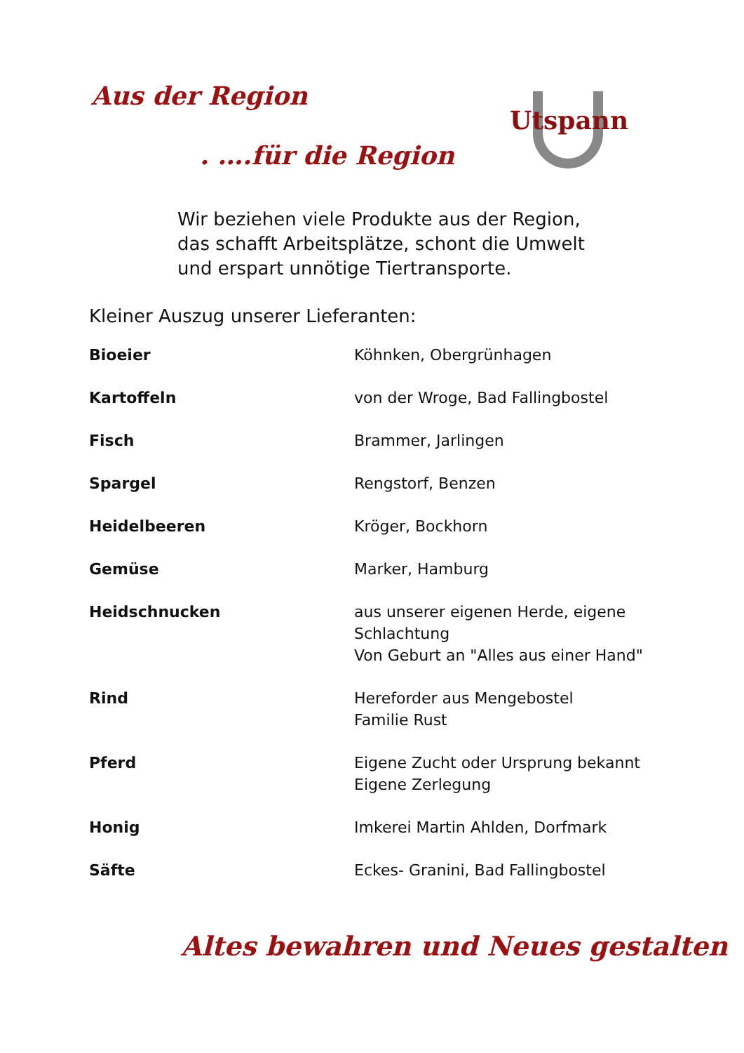Aus der Region
. ….für die Region
Utspann
Wir beziehen viele Produkte aus der Region,
das schafft Arbeitsplätze, schont die Umwelt
und erspart unnötige Tiertransporte.
Kleiner Auszug unserer Lieferanten:
| Bioeier | Köhnken, Obergrünhagen |
| Kartoffeln | von der Wroge, Bad Fallingbostel |
| Fisch | Brammer, Jarlingen |
| Spargel | Rengstorf, Benzen |
| Heidelbeeren | Kröger, Bockhorn |
| Gemüse | Marker, Hamburg |
| Heidschnucken | aus unserer eigenen Herde, eigene Schlachtung Von Geburt an "Alles aus einer Hand" |
| Rind | Hereforder aus Mengebostel Familie Rust |
| Pferd | Eigene Zucht oder Ursprung bekannt Eigene Zerlegung |
| Honig | Imkerei Martin Ahlden, Dorfmark |
| Säfte | Eckes- Granini, Bad Fallingbostel |
Altes bewahren und Neues gestalten